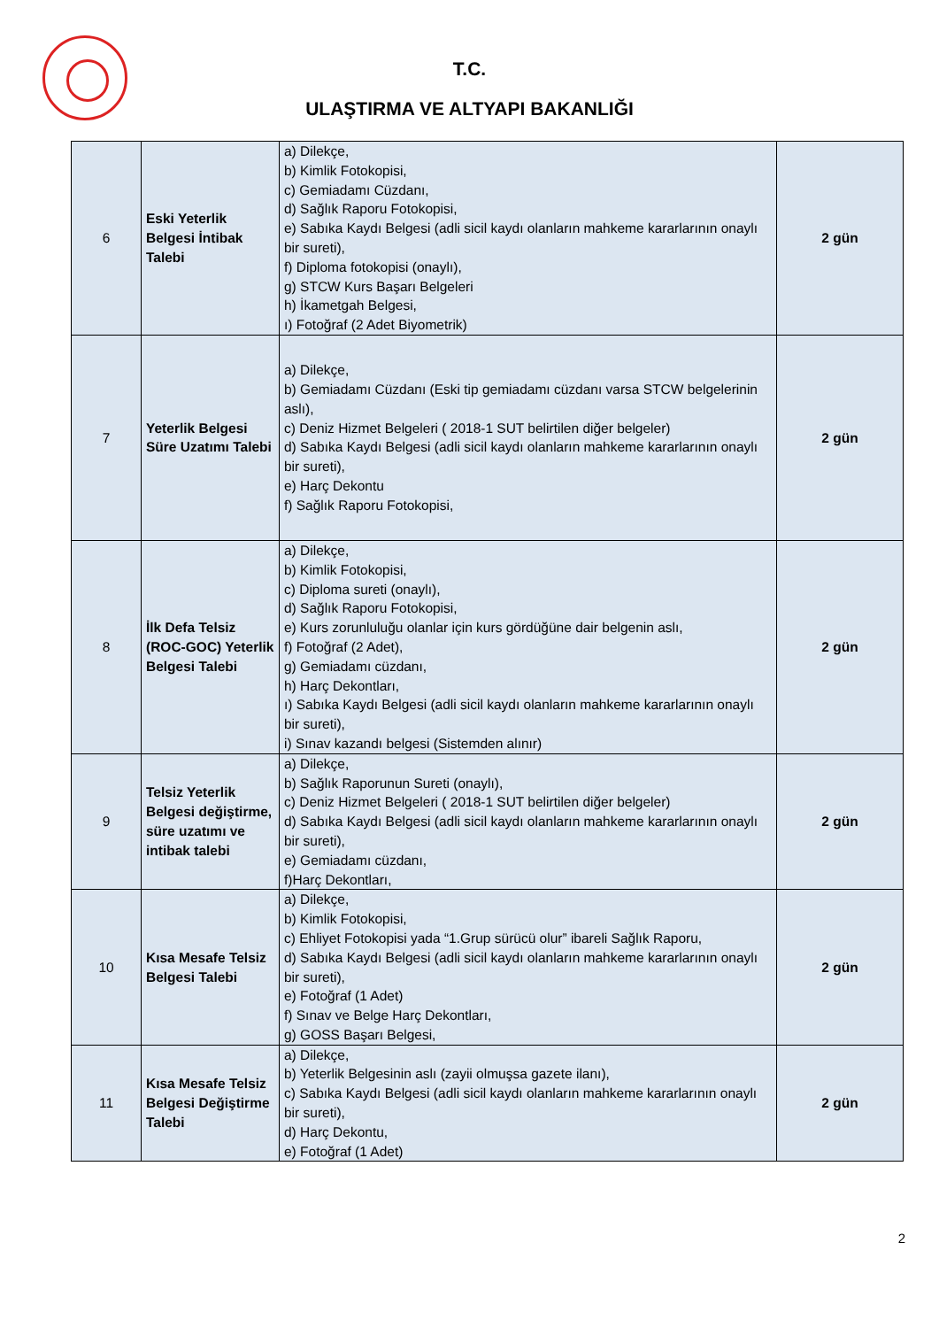T.C.
ULAŞTIRMA VE ALTYAPI BAKANLIĞI
| 6 | Eski Yeterlik Belgesi İntibak Talebi | a) Dilekçe, b) Kimlik Fotokopisi, c) Gemiadamı Cüzdanı, d) Sağlık Raporu Fotokopisi, e) Sabıka Kaydı Belgesi (adli sicil kaydı olanların mahkeme kararlarının onaylı bir sureti), f) Diploma fotokopisi (onaylı), g) STCW Kurs Başarı Belgeleri h) İkametgah Belgesi, ı) Fotoğraf (2 Adet Biyometrik) | 2 gün |
| 7 | Yeterlik Belgesi Süre Uzatımı Talebi | a) Dilekçe, b) Gemiadamı Cüzdanı (Eski tip gemiadamı cüzdanı varsa STCW belgelerinin aslı), c) Deniz Hizmet Belgeleri ( 2018-1 SUT belirtilen diğer belgeler) d) Sabıka Kaydı Belgesi (adli sicil kaydı olanların mahkeme kararlarının onaylı bir sureti), e) Harç Dekontu f) Sağlık Raporu Fotokopisi, | 2 gün |
| 8 | İlk Defa Telsiz (ROC-GOC) Yeterlik Belgesi Talebi | a) Dilekçe, b) Kimlik Fotokopisi, c) Diploma sureti (onaylı), d) Sağlık Raporu Fotokopisi, e) Kurs zorunluluğu olanlar için kurs gördüğüne dair belgenin aslı, f) Fotoğraf (2 Adet), g) Gemiadamı cüzdanı, h) Harç Dekontları, ı) Sabıka Kaydı Belgesi (adli sicil kaydı olanların mahkeme kararlarının onaylı bir sureti), i) Sınav kazandı belgesi (Sistemden alınır) | 2 gün |
| 9 | Telsiz Yeterlik Belgesi değiştirme, süre uzatımı ve intibak talebi | a) Dilekçe, b) Sağlık Raporunun Sureti (onaylı), c) Deniz Hizmet Belgeleri ( 2018-1 SUT belirtilen diğer belgeler) d) Sabıka Kaydı Belgesi (adli sicil kaydı olanların mahkeme kararlarının onaylı bir sureti), e) Gemiadamı cüzdanı, f)Harç Dekontları, | 2 gün |
| 10 | Kısa Mesafe Telsiz Belgesi Talebi | a) Dilekçe, b) Kimlik Fotokopisi, c) Ehliyet Fotokopisi yada “1.Grup sürücü olur” ibareli Sağlık Raporu, d) Sabıka Kaydı Belgesi (adli sicil kaydı olanların mahkeme kararlarının onaylı bir sureti), e) Fotoğraf (1 Adet) f) Sınav ve Belge Harç Dekontları, g) GOSS Başarı Belgesi, | 2 gün |
| 11 | Kısa Mesafe Telsiz Belgesi Değiştirme Talebi | a) Dilekçe, b) Yeterlik Belgesinin aslı (zayii olmuşsa gazete ilanı), c) Sabıka Kaydı Belgesi (adli sicil kaydı olanların mahkeme kararlarının onaylı bir sureti), d) Harç Dekontu, e) Fotoğraf (1 Adet) | 2 gün |
2